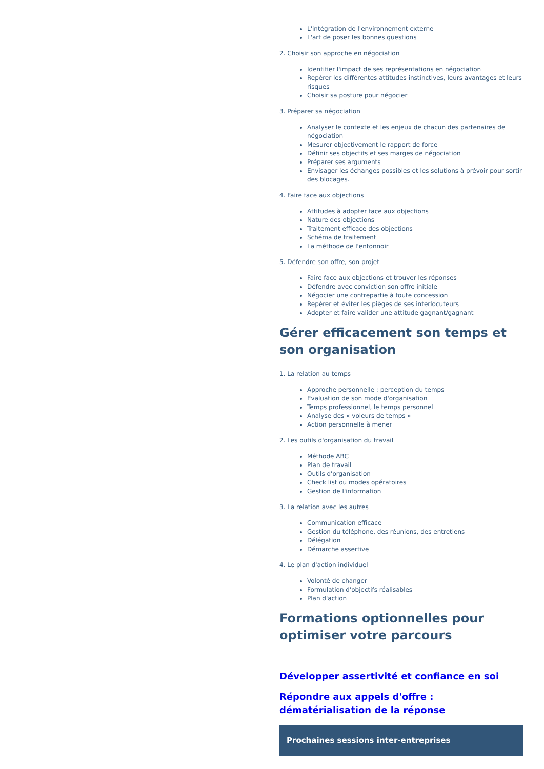L'intégration de l'environnement externe
L'art de poser les bonnes questions
2. Choisir son approche en négociation
Identifier l'impact de ses représentations en négociation
Repérer les différentes attitudes instinctives, leurs avantages et leurs risques
Choisir sa posture pour négocier
3. Préparer sa négociation
Analyser le contexte et les enjeux de chacun des partenaires de négociation
Mesurer objectivement le rapport de force
Définir ses objectifs et ses marges de négociation
Préparer ses arguments
Envisager les échanges possibles et les solutions à prévoir pour sortir des blocages.
4. Faire face aux objections
Attitudes à adopter face aux objections
Nature des objections
Traitement efficace des objections
Schéma de traitement
La méthode de l'entonnoir
5. Défendre son offre, son projet
Faire face aux objections et trouver les réponses
Défendre avec conviction son offre initiale
Négocier une contrepartie à toute concession
Repérer et éviter les pièges de ses interlocuteurs
Adopter et faire valider une attitude gagnant/gagnant
Gérer efficacement son temps et son organisation
1. La relation au temps
Approche personnelle : perception du temps
Evaluation de son mode d'organisation
Temps professionnel, le temps personnel
Analyse des « voleurs de temps »
Action personnelle à mener
2. Les outils d'organisation du travail
Méthode ABC
Plan de travail
Outils d'organisation
Check list ou modes opératoires
Gestion de l'information
3. La relation avec les autres
Communication efficace
Gestion du téléphone, des réunions, des entretiens
Délégation
Démarche assertive
4. Le plan d'action individuel
Volonté de changer
Formulation d'objectifs réalisables
Plan d'action
Formations optionnelles pour optimiser votre parcours
Développer assertivité et confiance en soi
Répondre aux appels d'offre : dématérialisation de la réponse
Prochaines sessions inter-entreprises